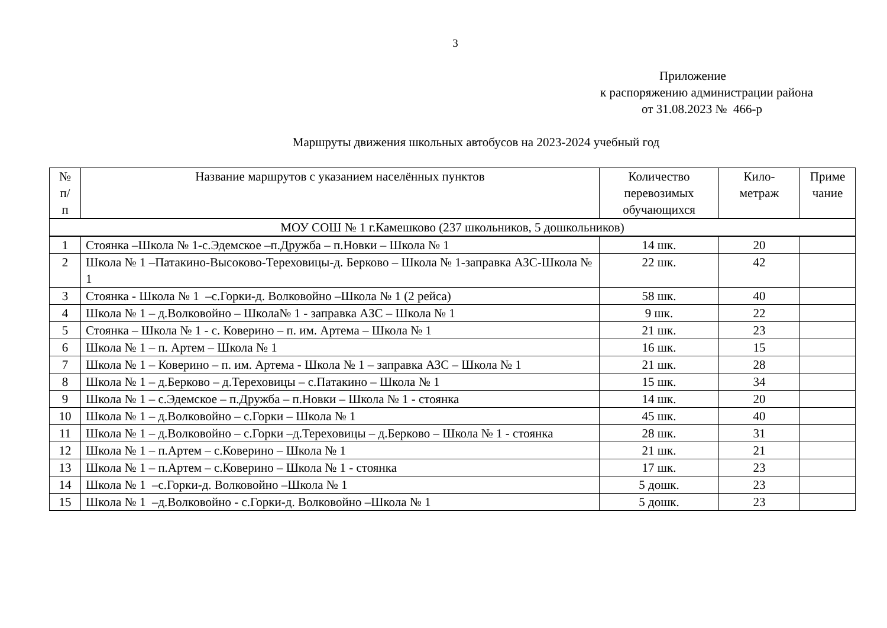3
Приложение
к распоряжению администрации района
от 31.08.2023 № 466-р
Маршруты движения школьных автобусов на 2023-2024 учебный год
| № п/ п | Название маршрутов с указанием населённых пунктов | Количество перевозимых обучающихся | Кило- метраж | Приме чание |
| --- | --- | --- | --- | --- |
| МОУ СОШ № 1 г.Камешково (237 школьников, 5 дошкольников) | | | | |
| 1 | Стоянка –Школа № 1-с.Эдемское –п.Дружба – п.Новки – Школа № 1 | 14 шк. | 20 | |
| 2 | Школа № 1 –Патакино-Высоково-Тереховицы-д. Берково – Школа № 1-заправка АЗС-Школа № 1 | 22 шк. | 42 | |
| 3 | Стоянка - Школа № 1 –с.Горки-д. Волковойно –Школа № 1 (2 рейса) | 58 шк. | 40 | |
| 4 | Школа № 1 – д.Волковойно – Школа№ 1 - заправка АЗС – Школа № 1 | 9 шк. | 22 | |
| 5 | Стоянка – Школа № 1 - с. Коверино – п. им. Артема – Школа № 1 | 21 шк. | 23 | |
| 6 | Школа № 1 – п. Артем – Школа № 1 | 16 шк. | 15 | |
| 7 | Школа № 1 – Коверино – п. им. Артема - Школа № 1 – заправка АЗС – Школа № 1 | 21 шк. | 28 | |
| 8 | Школа № 1 – д.Берково – д.Тереховицы – с.Патакино – Школа № 1 | 15 шк. | 34 | |
| 9 | Школа № 1 – с.Эдемское – п.Дружба – п.Новки – Школа № 1 - стоянка | 14 шк. | 20 | |
| 10 | Школа № 1 – д.Волковойно – с.Горки – Школа № 1 | 45 шк. | 40 | |
| 11 | Школа № 1 – д.Волковойно – с.Горки –д.Тереховицы – д.Берково – Школа № 1 - стоянка | 28 шк. | 31 | |
| 12 | Школа № 1 – п.Артем – с.Коверино – Школа № 1 | 21 шк. | 21 | |
| 13 | Школа № 1 – п.Артем – с.Коверино – Школа № 1 - стоянка | 17 шк. | 23 | |
| 14 | Школа № 1 –с.Горки-д. Волковойно –Школа № 1 | 5 дошк. | 23 | |
| 15 | Школа № 1 –д.Волковойно - с.Горки-д. Волковойно –Школа № 1 | 5 дошк. | 23 | |